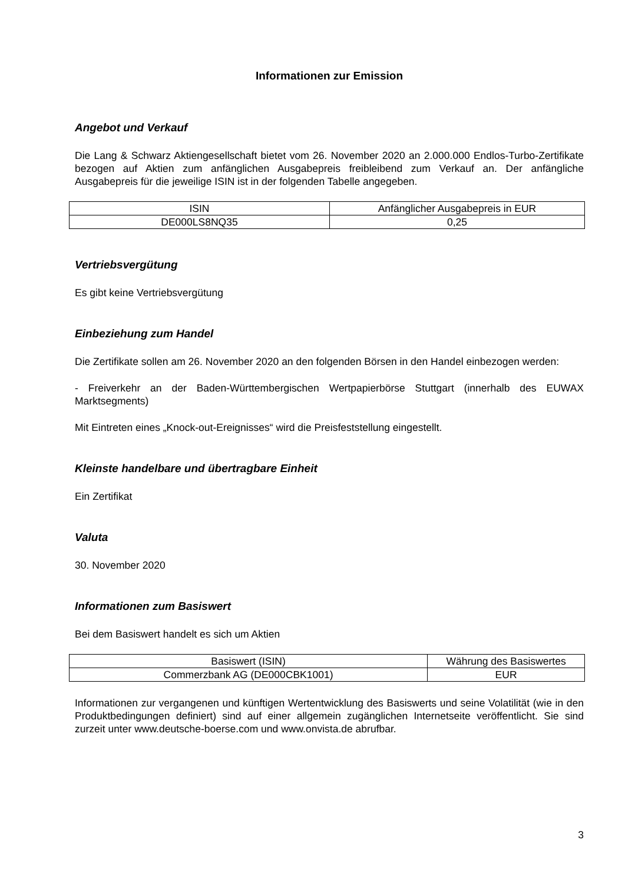Informationen zur Emission
Angebot und Verkauf
Die Lang & Schwarz Aktiengesellschaft bietet vom 26. November 2020 an 2.000.000 Endlos-Turbo-Zertifikate bezogen auf Aktien zum anfänglichen Ausgabepreis freibleibend zum Verkauf an. Der anfängliche Ausgabepreis für die jeweilige ISIN ist in der folgenden Tabelle angegeben.
| ISIN | Anfänglicher Ausgabepreis in EUR |
| DE000LS8NQ35 | 0,25 |
Vertriebsvergütung
Es gibt keine Vertriebsvergütung
Einbeziehung zum Handel
Die Zertifikate sollen am 26. November 2020 an den folgenden Börsen in den Handel einbezogen werden:
- Freiverkehr an der Baden-Württembergischen Wertpapierbörse Stuttgart (innerhalb des EUWAX Marktsegments)
Mit Eintreten eines „Knock-out-Ereignisses“ wird die Preisfeststellung eingestellt.
Kleinste handelbare und übertragbare Einheit
Ein Zertifikat
Valuta
30. November 2020
Informationen zum Basiswert
Bei dem Basiswert handelt es sich um Aktien
| Basiswert (ISIN) | Währung des Basiswertes |
| Commerzbank AG (DE000CBK1001) | EUR |
Informationen zur vergangenen und künftigen Wertentwicklung des Basiswerts und seine Volatilität (wie in den Produktbedingungen definiert) sind auf einer allgemein zugänglichen Internetseite veröffentlicht. Sie sind zurzeit unter www.deutsche-boerse.com und www.onvista.de abrufbar.
3